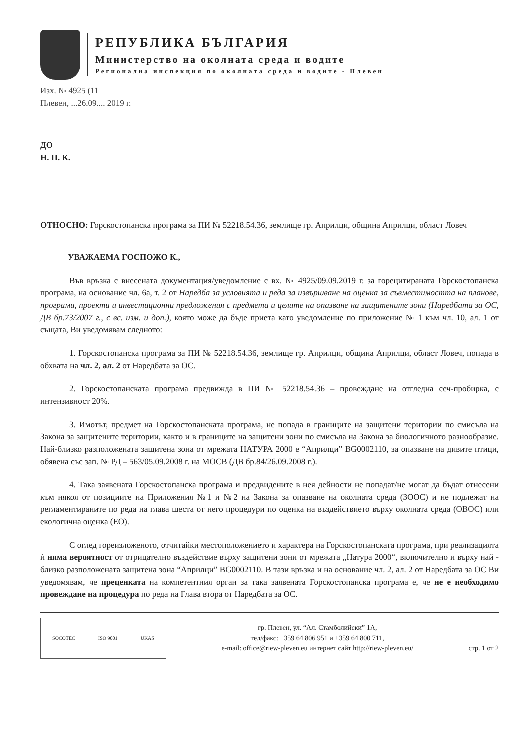РЕПУБЛИКА БЪЛГАРИЯ
Министерство на околната среда и водите
Регионална инспекция по околната среда и водите - Плевен
Изх. № 4925 (11
Плевен, ...26.09.... 2019 г.
ДО
Н. П. К.
ОТНОСНО: Горскостопанска програма за ПИ № 52218.54.36, землище гр. Априлци, община Априлци, област Ловеч
УВАЖАЕМА ГОСПОЖО К.,
Във връзка с внесената документация/уведомление с вх. № 4925/09.09.2019 г. за горецитираната Горскостопанска програма, на основание чл. 6а, т. 2 от Наредба за условията и реда за извършване на оценка за съвместимостта на планове, програми, проекти и инвестиционни предложения с предмета и целите на опазване на защитените зони (Наредбата за ОС, ДВ бр.73/2007 г., с вс. изм. и доп.), която може да бъде приета като уведомление по приложение № 1 към чл. 10, ал. 1 от същата, Ви уведомявам следното:
1. Горскостопанска програма за ПИ № 52218.54.36, землище гр. Априлци, община Априлци, област Ловеч, попада в обхвата на чл. 2, ал. 2 от Наредбата за ОС.
2. Горскостопанската програма предвижда в ПИ № 52218.54.36 – провеждане на отгледна сеч-пробирка, с интензивност 20%.
3. Имотът, предмет на Горскостопанската програма, не попада в границите на защитени територии по смисъла на Закона за защитените територии, както и в границите на защитени зони по смисъла на Закона за биологичното разнообразие. Най-близко разположената защитена зона от мрежата НАТУРА 2000 е “Априлци” BG0002110, за опазване на дивите птици, обявена със зап. № РД – 563/05.09.2008 г. на МОСВ (ДВ бр.84/26.09.2008 г.).
4. Така заявената Горскостопанска програма и предвидените в нея дейности не попадат/не могат да бъдат отнесени към някоя от позициите на Приложения №1 и №2 на Закона за опазване на околната среда (ЗООС) и не подлежат на регламентираните по реда на глава шеста от него процедури по оценка на въздействието върху околната среда (ОВОС) или екологична оценка (ЕО).
С оглед гореизложеното, отчитайки местоположението и характера на Горскостопанската програма, при реализацията ѝ няма вероятност от отрицателно въздействие върху защитени зони от мрежата „Натура 2000“, включително и върху най - близко разположената защитена зона “Априлци” BG0002110. В тази връзка и на основание чл. 2, ал. 2 от Наредбата за ОС Ви уведомявам, че преценката на компетентния орган за така заявената Горскостопанска програма е, че не е необходимо провеждане на процедура по реда на Глава втора от Наредбата за ОС.
SOCOTEC ISO 9001 UKAS
гр. Плевен, ул. “Ал. Стамболийски” 1А,
тел/факс: +359 64 806 951 и +359 64 800 711,
e-mail: office@riew-pleven.eu интернет сайт http://riew-pleven.eu/
стр. 1 от 2